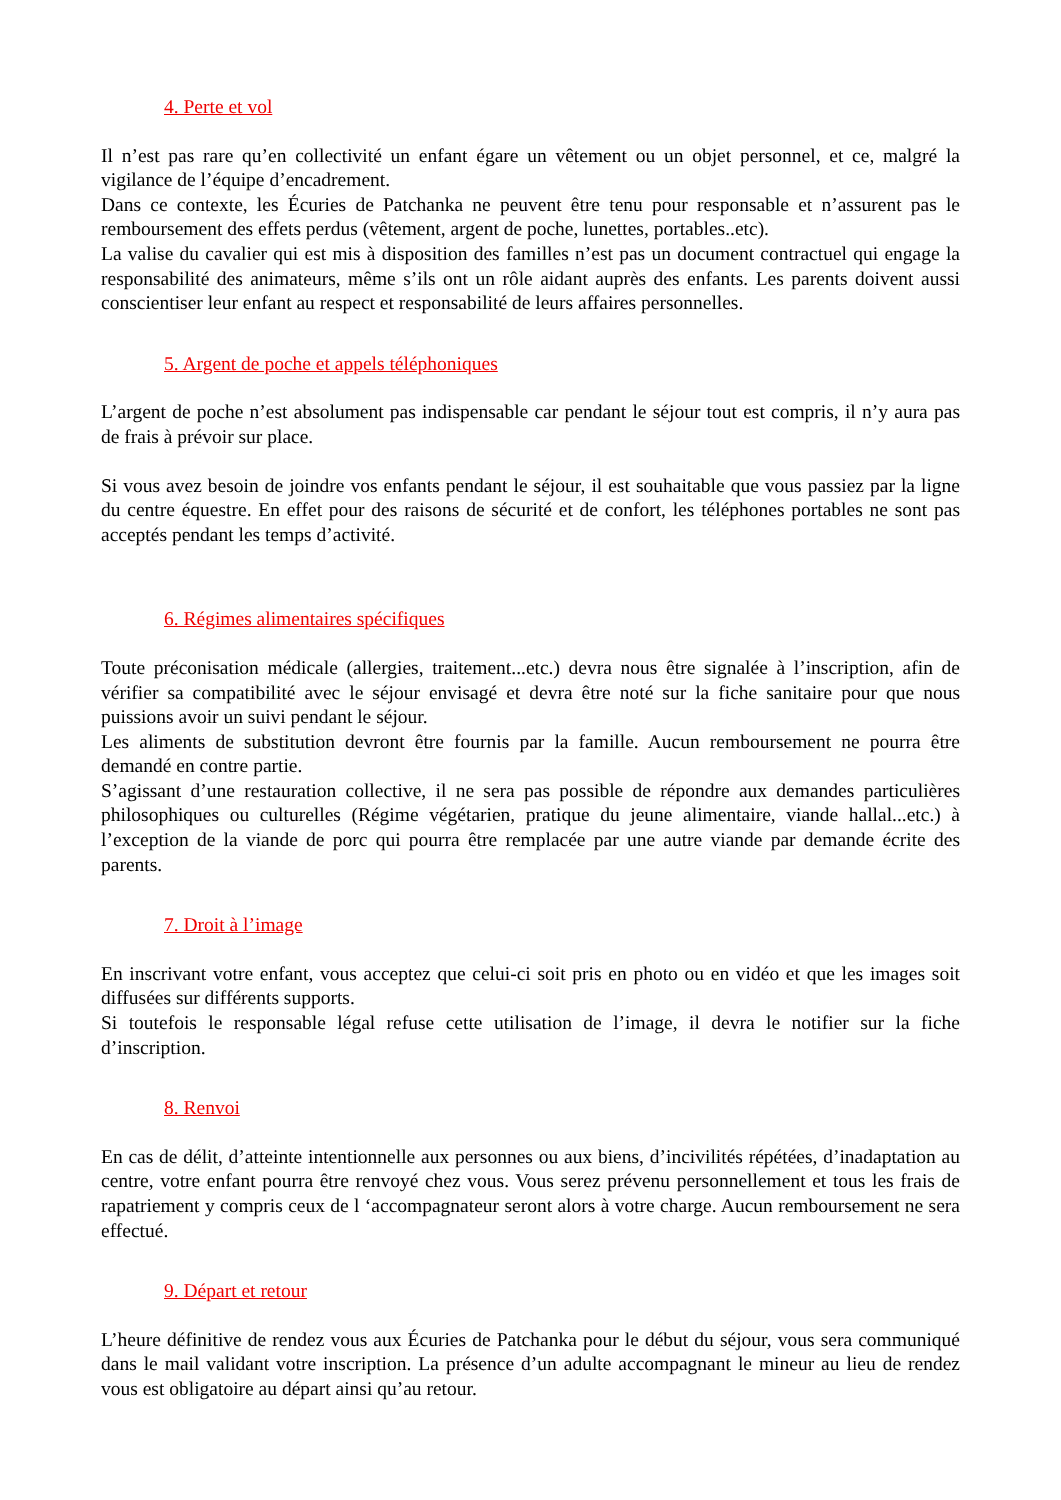4. Perte et vol
Il n’est pas rare qu’en collectivité un enfant égare un vêtement ou un objet personnel, et ce, malgré la vigilance de l’équipe d’encadrement.
Dans ce contexte, les Écuries de Patchanka ne peuvent être tenu pour responsable et n’assurent pas le remboursement des effets perdus (vêtement, argent de poche, lunettes, portables..etc).
La valise du cavalier qui est mis à disposition des familles n’est pas un document contractuel qui engage la responsabilité des animateurs, même s’ils ont un rôle aidant auprès des enfants. Les parents doivent aussi conscientiser leur enfant au respect et responsabilité de leurs affaires personnelles.
5. Argent de poche et appels téléphoniques
L’argent de poche n’est absolument pas indispensable car pendant le séjour tout est compris, il n’y aura pas de frais à prévoir sur place.
Si vous avez besoin de joindre vos enfants pendant le séjour, il est souhaitable que vous passiez par la ligne du centre équestre. En effet pour des raisons de sécurité et de confort, les téléphones portables ne sont pas acceptés pendant les temps d’activité.
6. Régimes alimentaires spécifiques
Toute préconisation médicale (allergies, traitement...etc.) devra nous être signalée à l’inscription, afin de vérifier sa compatibilité avec le séjour envisagé et devra être noté sur la fiche sanitaire pour que nous puissions avoir un suivi pendant le séjour.
Les aliments de substitution devront être fournis par la famille. Aucun remboursement ne pourra être demandé en contre partie.
S’agissant d’une restauration collective, il ne sera pas possible de répondre aux demandes particulières philosophiques ou culturelles (Régime végétarien, pratique du jeune alimentaire, viande hallal...etc.) à l’exception de la viande de porc qui pourra être remplacée par une autre viande par demande écrite des parents.
7. Droit à l’image
En inscrivant votre enfant, vous acceptez que celui-ci soit pris en photo ou en vidéo et que les images soit diffusées sur différents supports.
Si toutefois le responsable légal refuse cette utilisation de l’image, il devra le notifier sur la fiche d’inscription.
8. Renvoi
En cas de délit, d’atteinte intentionnelle aux personnes ou aux biens, d’incivilités répétées, d’inadaptation au centre, votre enfant pourra être renvoyé chez vous. Vous serez prévenu personnellement et tous les frais de rapatriement y compris ceux de l ‘accompagnateur seront alors à votre charge. Aucun remboursement ne sera effectué.
9. Départ et retour
L’heure définitive de rendez vous aux Écuries de Patchanka pour le début du séjour, vous sera communiqué dans le mail validant votre inscription. La présence d’un adulte accompagnant le mineur au lieu de rendez vous est obligatoire au départ ainsi qu’au retour.